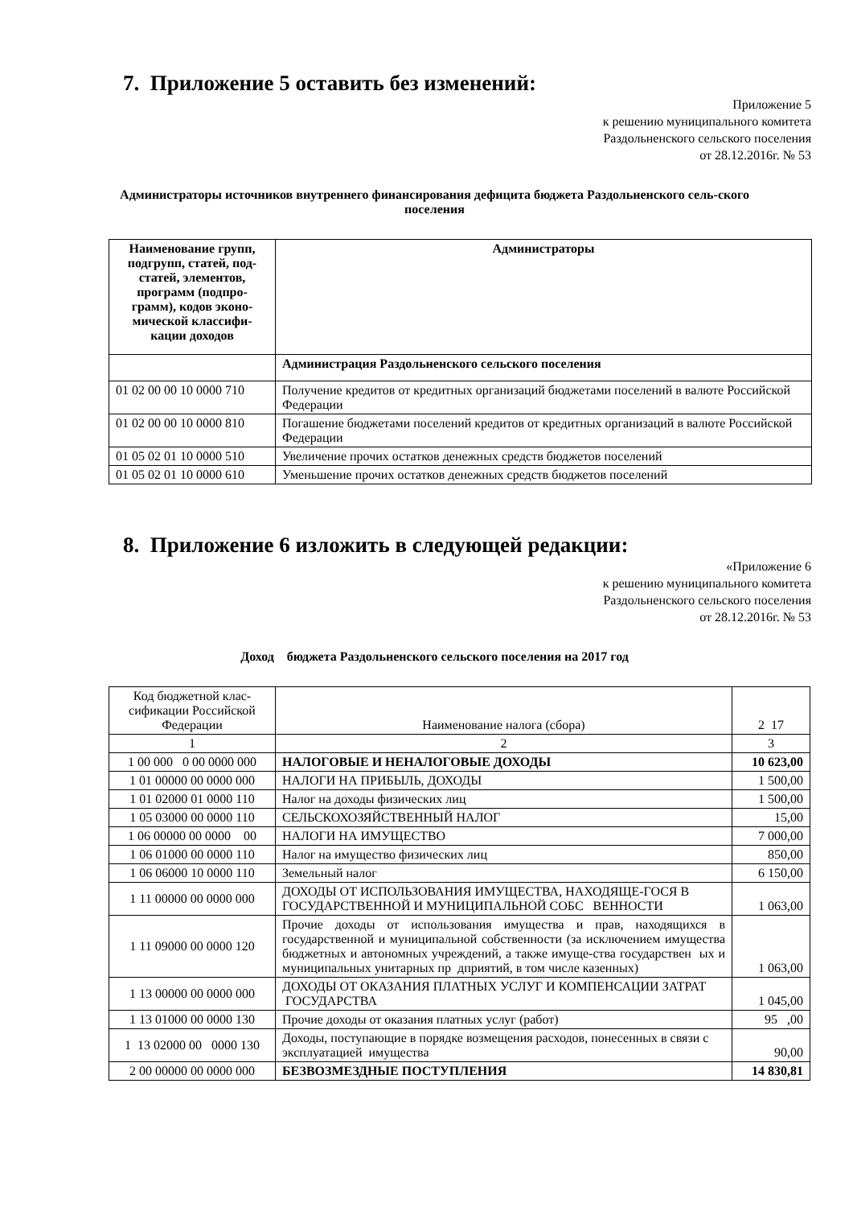7. Приложение 5 оставить без изменений:
Приложение 5
к решению муниципального комитета
Раздольненского сельского поселения
от 28.12.2016г. № 53
Администраторы источников внутреннего финансирования дефицита бюджета Раздольненского сель-ского поселения
| Наименование групп, подгрупп, статей, под-статей, элементов, программ (подпро-грамм), кодов эконо-мической классифи-кации доходов | Администраторы |
| --- | --- |
| | Администрация Раздольненского сельского поселения |
| 01 02 00 00 10 0000 710 | Получение кредитов от кредитных организаций бюджетами поселений в валюте Российской Федерации |
| 01 02 00 00 10 0000 810 | Погашение бюджетами поселений кредитов от кредитных организаций в валюте Российской Федерации |
| 01 05 02 01 10 0000 510 | Увеличение прочих остатков денежных средств бюджетов поселений |
| 01 05 02 01 10 0000 610 | Уменьшение прочих остатков денежных средств бюджетов поселений |
8. Приложение 6 изложить в следующей редакции:
«Приложение 6
к решению муниципального комитета
Раздольненского сельского поселения
от 28.12.2016г. № 53
Доход бюджета Раздольненского сельского поселения на 2017 год
| Код бюджетной клас-сификации Российской Федерации | Наименование налога (сбора) | 2 17 |
| 1 | 2 | 3 |
| 1 00 000 0 00 0000 000 | НАЛОГОВЫЕ И НЕНАЛОГОВЫЕ ДОХОДЫ | 10 623,00 |
| 1 01 00000 00 0000 000 | НАЛОГИ НА ПРИБЫЛЬ, ДОХОДЫ | 1 500,00 |
| 1 01 02000 01 0000 110 | Налог на доходы физических лиц | 1 500,00 |
| 1 05 03000 00 0000 110 | СЕЛЬСКОХОЗЯЙСТВЕННЫЙ НАЛОГ | 15,00 |
| 1 06 00000 00 0000 00 | НАЛОГИ НА ИМУЩЕСТВО | 7 000,00 |
| 1 06 01000 00 0000 110 | Налог на имущество физических лиц | 850,00 |
| 1 06 06000 10 0000 110 | Земельный налог | 6 150,00 |
| 1 11 00000 00 0000 000 | ДОХОДЫ ОТ ИСПОЛЬЗОВАНИЯ ИМУЩЕСТВА, НАХОДЯЩЕ-ГОСЯ В ГОСУДАРСТВЕННОЙ И МУНИЦИПАЛЬНОЙ СОБС ВЕННОСТИ | 1 063,00 |
| 1 11 09000 00 0000 120 | Прочие доходы от использования имущества и прав, находящихся в государственной и муниципальной собственности (за исключением имущества бюджетных и автономных учреждений, а также имуще-ства государствен ых и муниципальных унитарных пр дприятий, в том числе казенных) | 1 063,00 |
| 1 13 00000 00 0000 000 | ДОХОДЫ ОТ ОКАЗАНИЯ ПЛАТНЫХ УСЛУГ И КОМПЕНСАЦИИ ЗАТРАТ ГОСУДАРСТВА | 1 045,00 |
| 1 13 01000 00 0000 130 | Прочие доходы от оказания платных услуг (работ) | 95 ,00 |
| 1 13 02000 00 0000 130 | Доходы, поступающие в порядке возмещения расходов, понесенных в связи с эксплуатацией имущества | 90,00 |
| 2 00 00000 00 0000 000 | БЕЗВОЗМЕЗДНЫЕ ПОСТУПЛЕНИЯ | 14 830,81 |